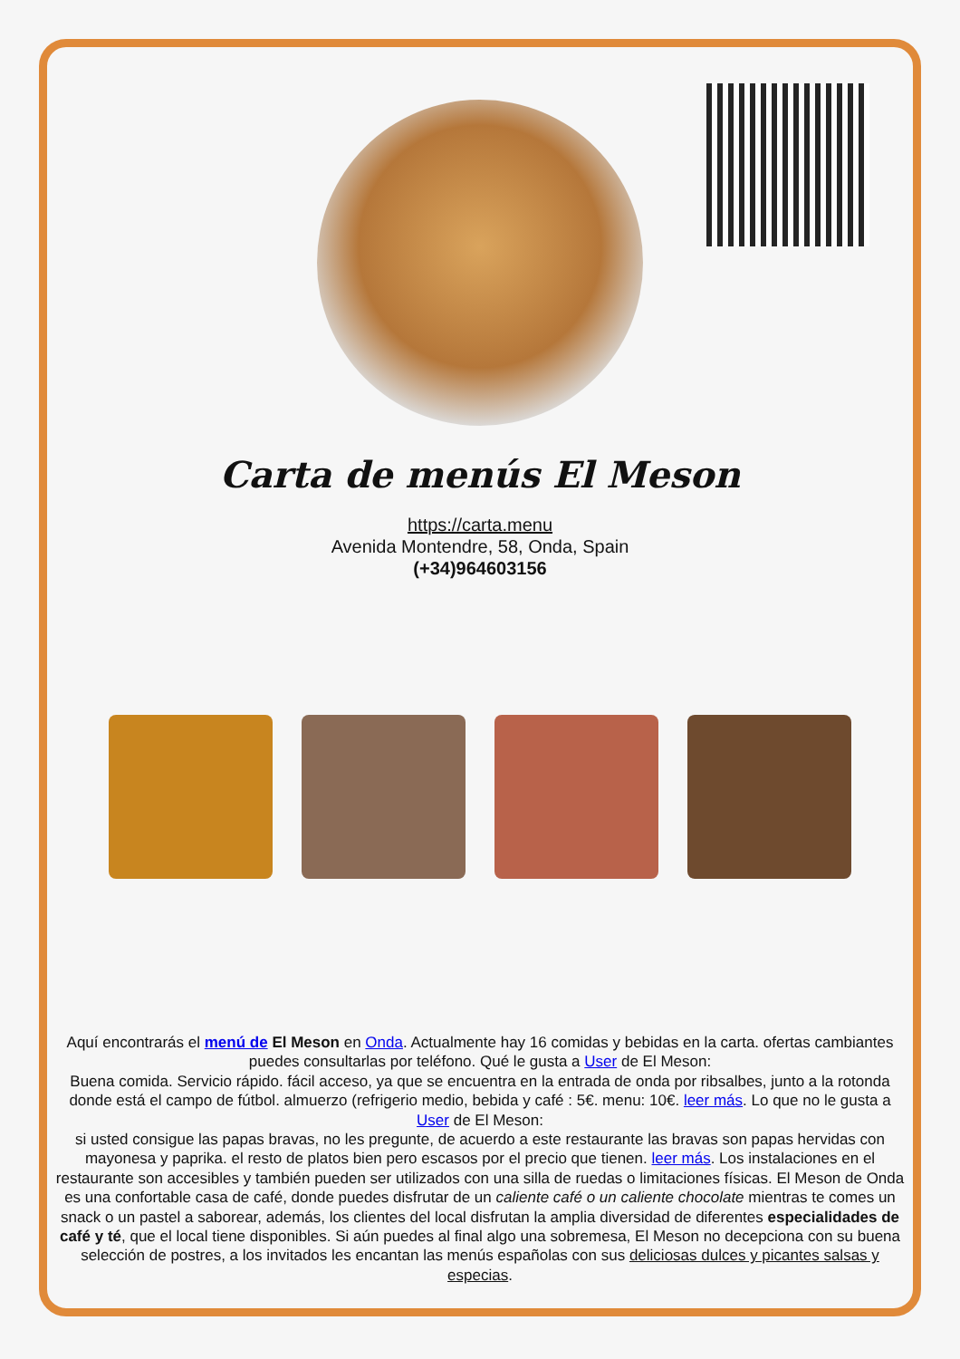Carta de menús El Meson
https://carta.menu
Avenida Montendre, 58, Onda, Spain
(+34)964603156
Aquí encontrarás el menú de El Meson en Onda. Actualmente hay 16 comidas y bebidas en la carta. ofertas cambiantes puedes consultarlas por teléfono. Qué le gusta a User de El Meson:
Buena comida. Servicio rápido. fácil acceso, ya que se encuentra en la entrada de onda por ribsalbes, junto a la rotonda donde está el campo de fútbol. almuerzo (refrigerio medio, bebida y café : 5€. menu: 10€. leer más. Lo que no le gusta a User de El Meson:
si usted consigue las papas bravas, no les pregunte, de acuerdo a este restaurante las bravas son papas hervidas con mayonesa y paprika. el resto de platos bien pero escasos por el precio que tienen. leer más. Los instalaciones en el restaurante son accesibles y también pueden ser utilizados con una silla de ruedas o limitaciones físicas. El Meson de Onda es una confortable casa de café, donde puedes disfrutar de un caliente café o un caliente chocolate mientras te comes un snack o un pastel a saborear, además, los clientes del local disfrutan la amplia diversidad de diferentes especialidades de café y té, que el local tiene disponibles. Si aún puedes al final algo una sobremesa, El Meson no decepciona con su buena selección de postres, a los invitados les encantan las menús españolas con sus deliciosas dulces y picantes salsas y especias.